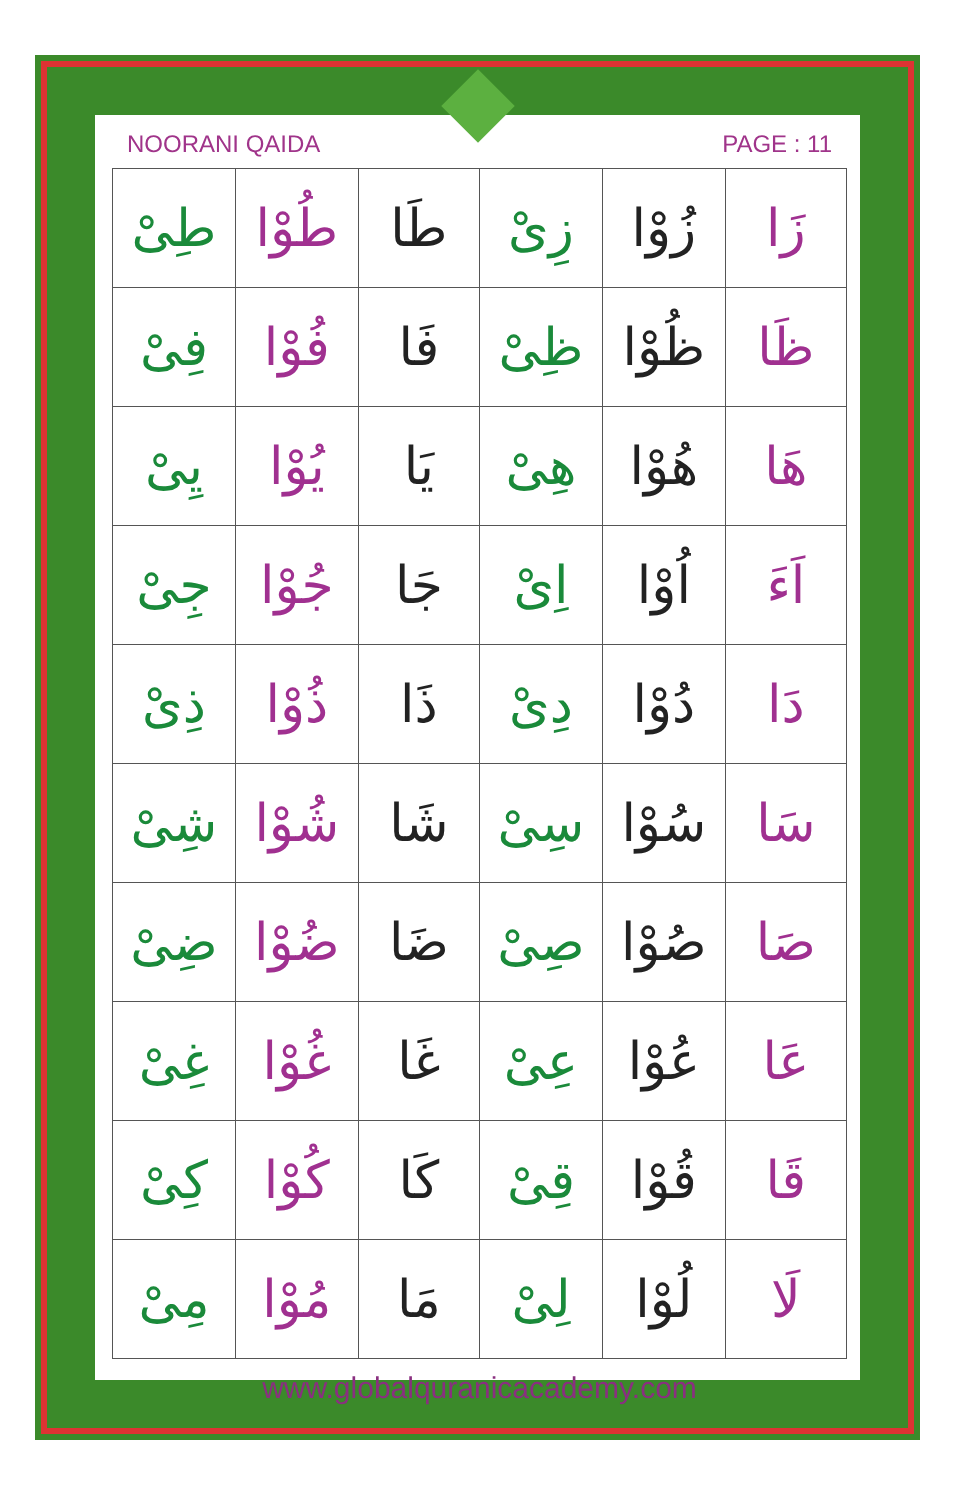NOORANI QAIDA PAGE : 11
| زَا | زُوْا | زِیْ | طَا | طُوْا | طِیْ |
| ظَا | ظُوْا | ظِیْ | فَا | فُوْا | فِیْ |
| هَا | هُوْا | هِیْ | یَا | یُوْا | یِیْ |
| اَءَ | اُوْا | اِیْ | جَا | جُوْا | جِیْ |
| دَا | دُوْا | دِیْ | ذَا | ذُوْا | ذِیْ |
| سَا | سُوْا | سِیْ | شَا | شُوْا | شِیْ |
| صَا | صُوْا | صِیْ | ضَا | ضُوْا | ضِیْ |
| عَا | عُوْا | عِیْ | غَا | غُوْا | غِیْ |
| قَا | قُوْا | قِیْ | کَا | کُوْا | کِیْ |
| لَا | لُوْا | لِیْ | مَا | مُوْا | مِیْ |
www.globalquranicacademy.com